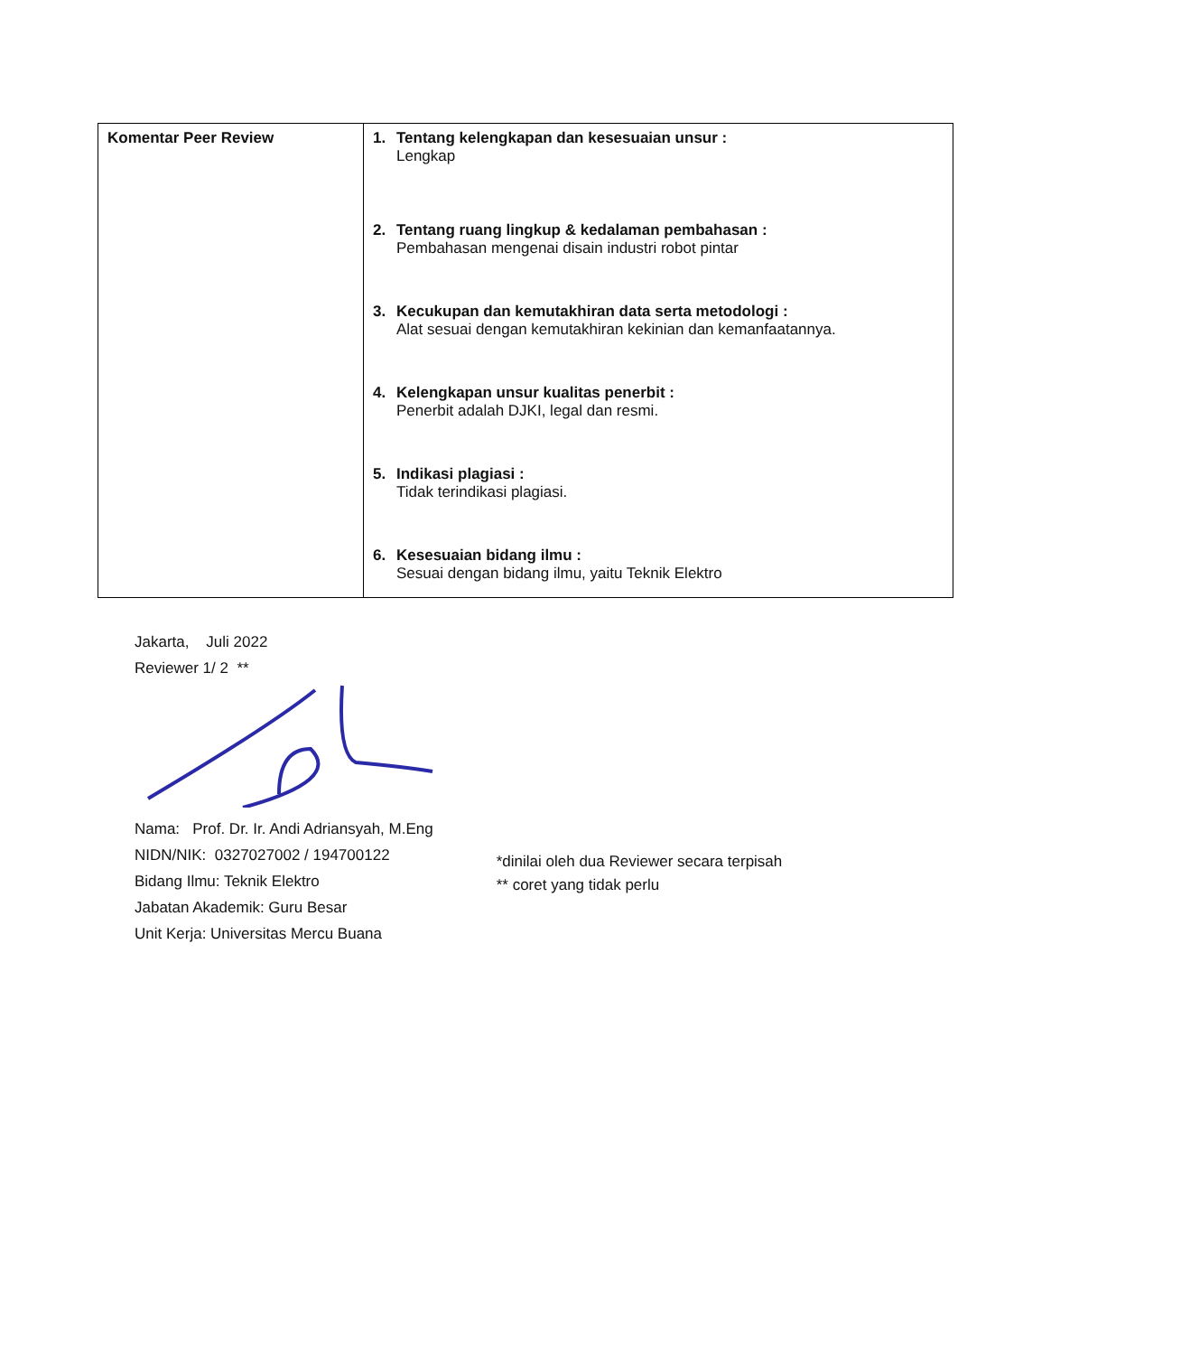| Komentar Peer Review | 1. Tentang kelengkapan dan kesesuaian unsur : Lengkap 2. Tentang ruang lingkup & kedalaman pembahasan : Pembahasan mengenai disain industri robot pintar 3. Kecukupan dan kemutakhiran data serta metodologi : Alat sesuai dengan kemutakhiran kekinian dan kemanfaatannya. 4. Kelengkapan unsur kualitas penerbit : Penerbit adalah DJKI, legal dan resmi. 5. Indikasi plagiasi : Tidak terindikasi plagiasi. 6. Kesesuaian bidang ilmu : Sesuai dengan bidang ilmu, yaitu Teknik Elektro |
Jakarta, Juli 2022
Reviewer 1/ 2 **
Nama: Prof. Dr. Ir. Andi Adriansyah, M.Eng
NIDN/NIK: 0327027002 / 194700122
Bidang Ilmu: Teknik Elektro
Jabatan Akademik: Guru Besar
Unit Kerja: Universitas Mercu Buana
*dinilai oleh dua Reviewer secara terpisah
** coret yang tidak perlu